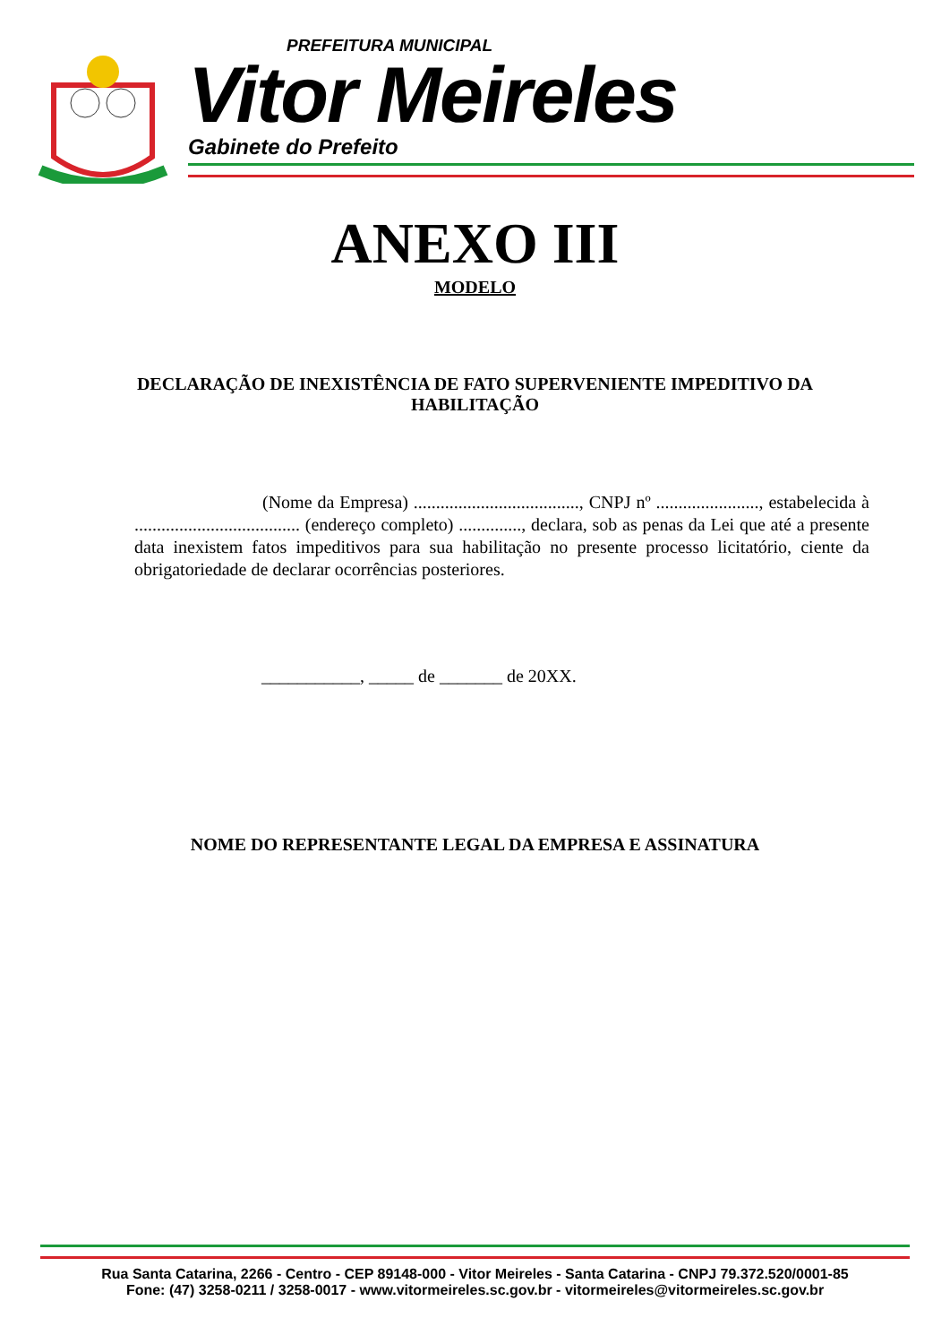PREFEITURA MUNICIPAL
Vitor Meireles
Gabinete do Prefeito
ANEXO III
MODELO
DECLARAÇÃO DE INEXISTÊNCIA DE FATO SUPERVENIENTE IMPEDITIVO DA HABILITAÇÃO
(Nome da Empresa) ....................................., CNPJ nº ......................., estabelecida à ..................................... (endereço completo) .............., declara, sob as penas da Lei que até a presente data inexistem fatos impeditivos para sua habilitação no presente processo licitatório, ciente da obrigatoriedade de declarar ocorrências posteriores.
___________, _____ de _______ de 20XX.
NOME DO REPRESENTANTE LEGAL DA EMPRESA E ASSINATURA
Rua Santa Catarina, 2266 - Centro - CEP 89148-000 - Vitor Meireles - Santa Catarina - CNPJ 79.372.520/0001-85
Fone: (47) 3258-0211 / 3258-0017 - www.vitormeireles.sc.gov.br - vitormeireles@vitormeireles.sc.gov.br